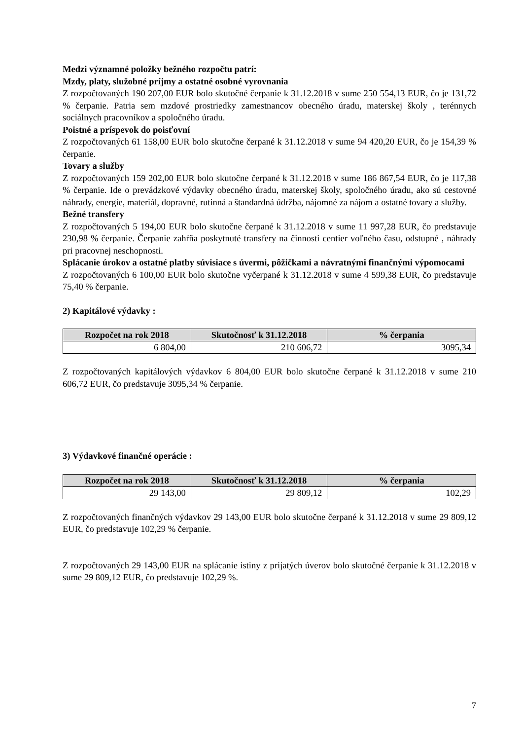Medzi významné položky bežného rozpočtu patrí:
Mzdy, platy, služobné príjmy a ostatné osobné vyrovnania
Z rozpočtovaných 190 207,00 EUR bolo skutočné čerpanie k 31.12.2018 v sume 250 554,13 EUR, čo je 131,72 % čerpanie. Patria sem mzdové prostriedky zamestnancov obecného úradu, materskej školy , terénnych sociálnych pracovníkov a spoločného úradu.
Poistné a príspevok do poisťovní
Z rozpočtovaných 61 158,00 EUR bolo skutočne čerpané k 31.12.2018 v sume 94 420,20 EUR, čo je 154,39 % čerpanie.
Tovary a služby
Z rozpočtovaných 159 202,00 EUR bolo skutočne čerpané k 31.12.2018 v sume 186 867,54 EUR, čo je 117,38 % čerpanie. Ide o prevádzkové výdavky obecného úradu, materskej školy, spoločného úradu, ako sú cestovné náhrady, energie, materiál, dopravné, rutinná a štandardná údržba, nájomné za nájom a ostatné tovary a služby.
Bežné transfery
Z rozpočtovaných 5 194,00 EUR bolo skutočne čerpané k 31.12.2018 v sume 11 997,28 EUR, čo predstavuje 230,98 % čerpanie. Čerpanie zahŕňa poskytnuté transfery na činnosti centier voľného času, odstupné , náhrady pri pracovnej neschopnosti.
Splácanie úrokov a ostatné platby súvisiace s úvermi, pôžičkami a návratnými finančnými výpomocami
Z rozpočtovaných 6 100,00 EUR bolo skutočne vyčerpané k 31.12.2018 v sume 4 599,38 EUR, čo predstavuje 75,40 % čerpanie.
2) Kapitálové výdavky :
| Rozpočet na rok 2018 | Skutočnosť k 31.12.2018 | % čerpania |
| --- | --- | --- |
| 6 804,00 | 210 606,72 | 3095,34 |
Z rozpočtovaných kapitálových výdavkov 6 804,00 EUR bolo skutočne čerpané k 31.12.2018 v sume 210 606,72 EUR, čo predstavuje 3095,34 % čerpanie.
3) Výdavkové finančné operácie :
| Rozpočet na rok 2018 | Skutočnosť k 31.12.2018 | % čerpania |
| --- | --- | --- |
| 29 143,00 | 29 809,12 | 102,29 |
Z rozpočtovaných finančných výdavkov 29 143,00 EUR bolo skutočne čerpané k 31.12.2018 v sume 29 809,12 EUR, čo predstavuje 102,29 % čerpanie.
Z rozpočtovaných 29 143,00 EUR na splácanie istiny z prijatých úverov bolo skutočné čerpanie k 31.12.2018 v sume 29 809,12 EUR, čo predstavuje 102,29 %.
7